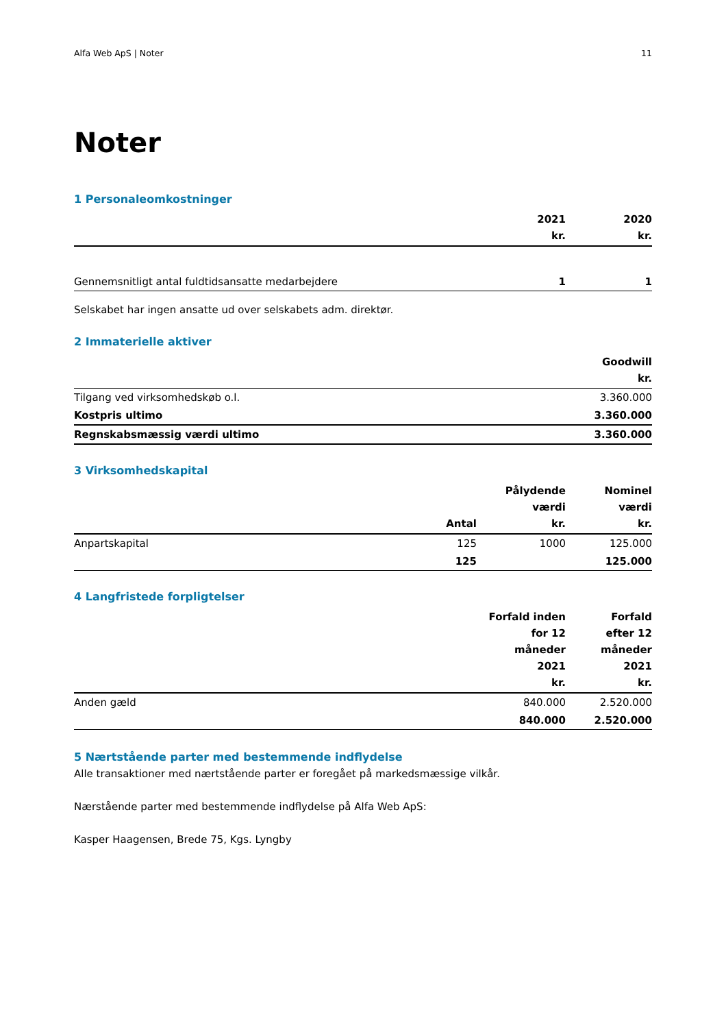Alfa Web ApS | Noter 11
Noter
1 Personaleomkostninger
| | 2021 kr. | 2020 kr. |
| --- | --- | --- |
| Gennemsnitligt antal fuldtidsansatte medarbejdere | 1 | 1 |
Selskabet har ingen ansatte ud over selskabets adm. direktør.
2 Immaterielle aktiver
| | Goodwill kr. |
| --- | --- |
| Tilgang ved virksomhedskøb o.l. | 3.360.000 |
| Kostpris ultimo | 3.360.000 |
| Regnskabsmæssig værdi ultimo | 3.360.000 |
3 Virksomhedskapital
| | Antal | Pålydende værdi kr. | Nominel værdi kr. |
| --- | --- | --- | --- |
| Anpartskapital | 125 | 1000 | 125.000 |
| | 125 | | 125.000 |
4 Langfristede forpligtelser
| | Forfald inden for 12 måneder 2021 kr. | Forfald efter 12 måneder 2021 kr. |
| --- | --- | --- |
| Anden gæld | 840.000 | 2.520.000 |
| | 840.000 | 2.520.000 |
5 Nærtstående parter med bestemmende indflydelse
Alle transaktioner med nærtstående parter er foregået på markedsmæssige vilkår.
Nærstående parter med bestemmende indflydelse på Alfa Web ApS:
Kasper Haagensen, Brede 75, Kgs. Lyngby